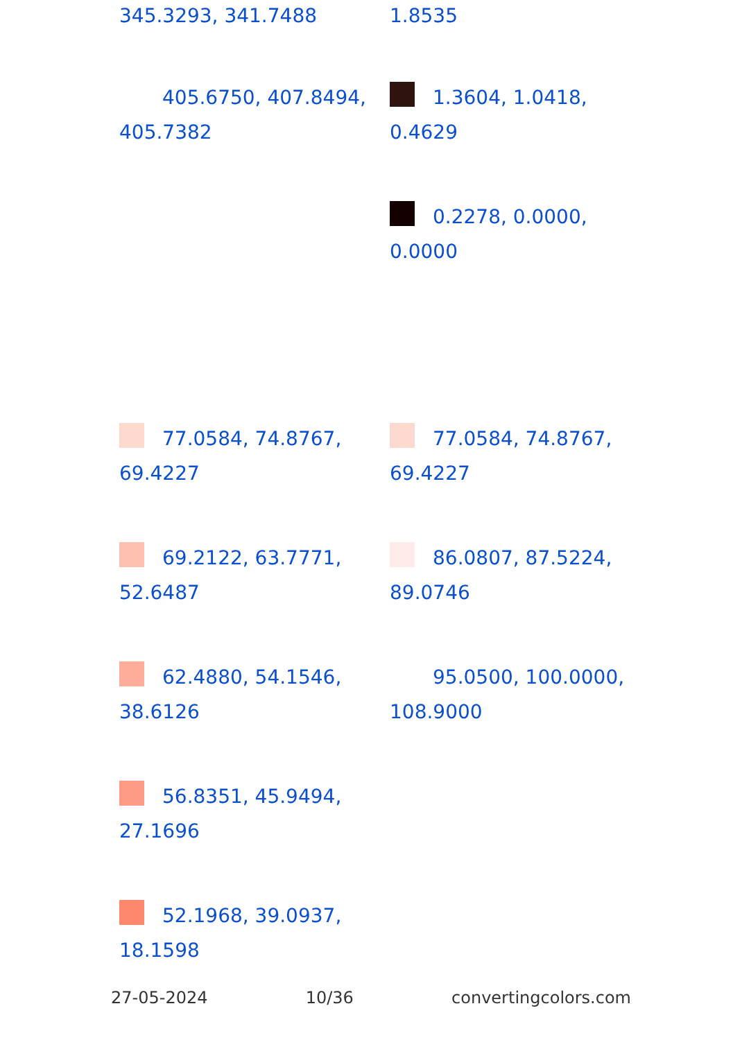345.3293, 341.7488 1.8535
405.6750, 407.8494, 405.7382
1.3604, 1.0418, 0.4629
0.2278, 0.0000, 0.0000
77.0584, 74.8767, 69.4227
77.0584, 74.8767, 69.4227
69.2122, 63.7771, 52.6487
86.0807, 87.5224, 89.0746
62.4880, 54.1546, 38.6126
95.0500, 100.0000, 108.9000
56.8351, 45.9494, 27.1696
52.1968, 39.0937, 18.1598
27-05-2024 10/36 convertingcolors.com